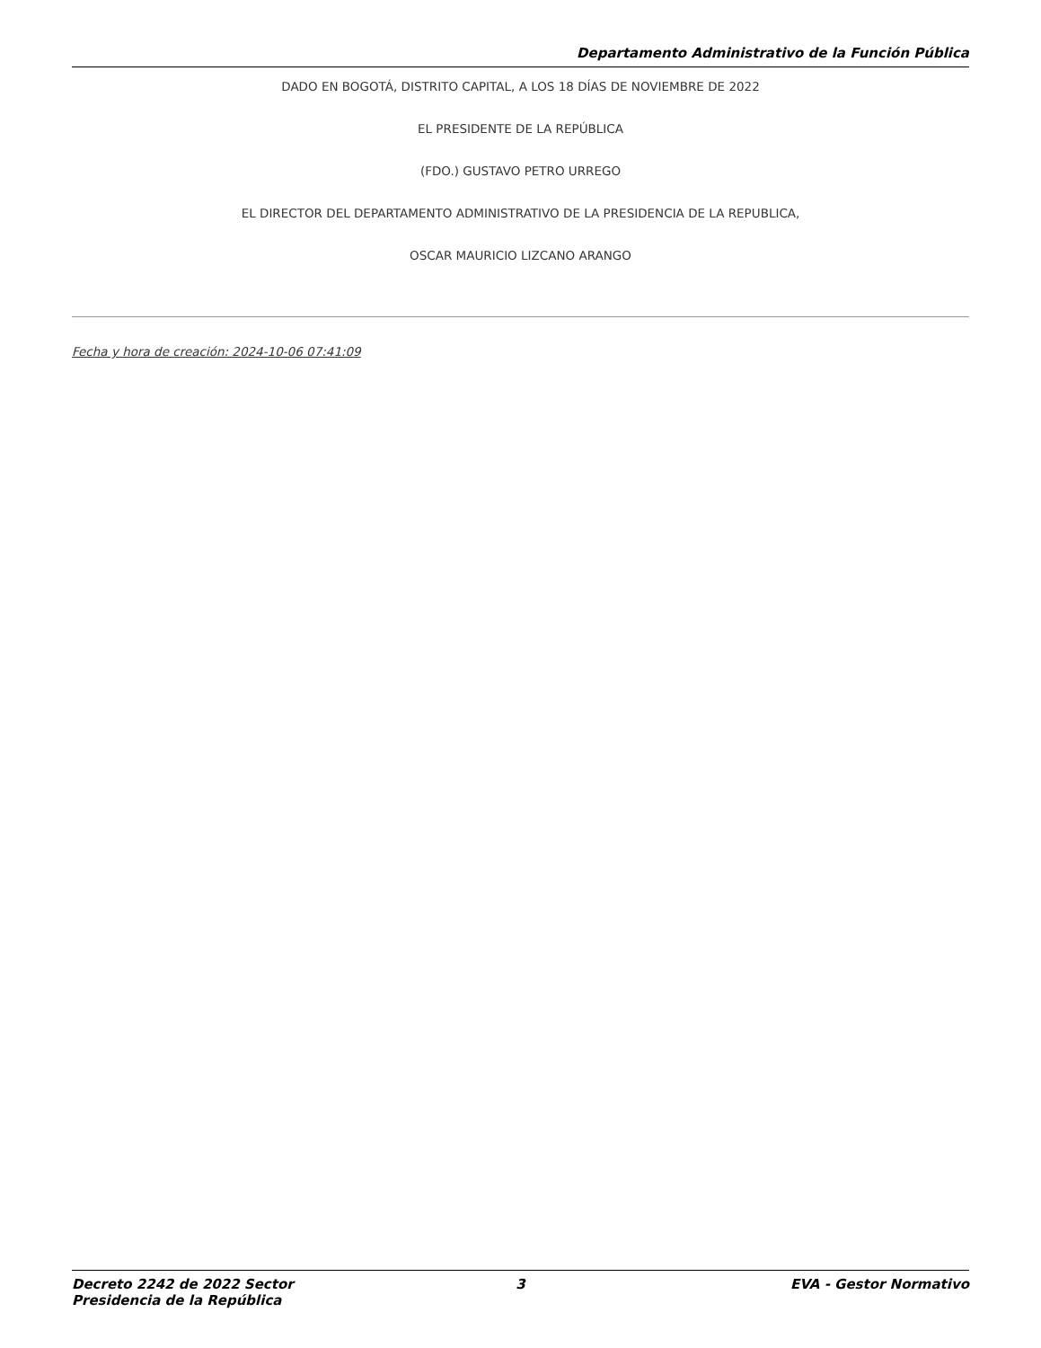Departamento Administrativo de la Función Pública
DADO EN BOGOTÁ, DISTRITO CAPITAL, A LOS 18 DÍAS DE NOVIEMBRE DE 2022
EL PRESIDENTE DE LA REPÚBLICA
(FDO.) GUSTAVO PETRO URREGO
EL DIRECTOR DEL DEPARTAMENTO ADMINISTRATIVO DE LA PRESIDENCIA DE LA REPUBLICA,
OSCAR MAURICIO LIZCANO ARANGO
Fecha y hora de creación: 2024-10-06 07:41:09
Decreto 2242 de 2022 Sector Presidencia de la República 3 EVA - Gestor Normativo